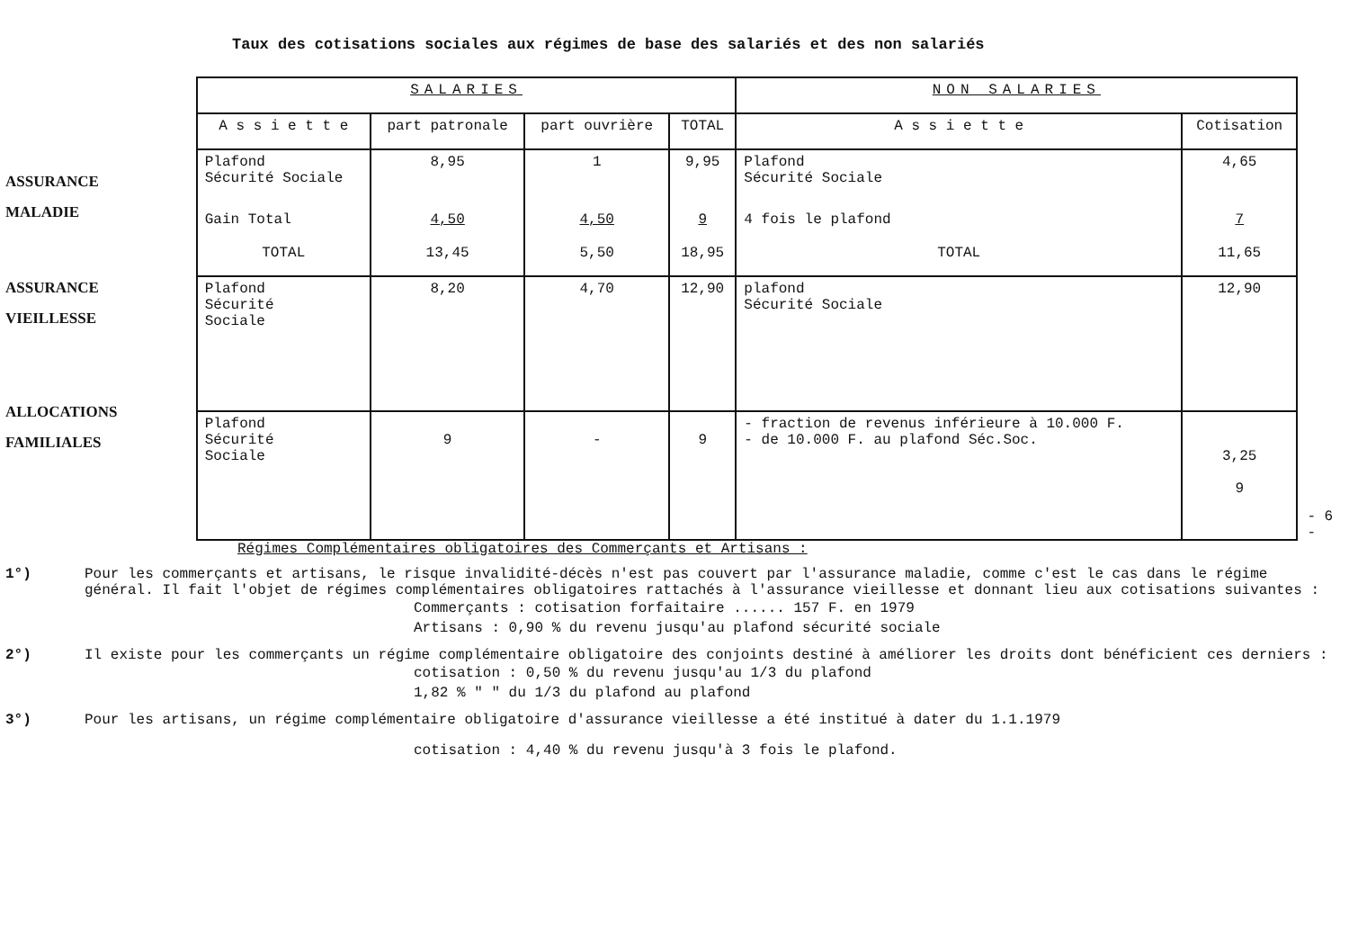Taux des cotisations sociales aux régimes de base des salariés et des non salariés
ASSURANCE
MALADIE
ASSURANCE
VIEILLESSE
ALLOCATIONS
FAMILIALES
| SALARIES | | | | NON SALARIES | |
| --- | --- | --- | --- | --- | --- |
| A s s i e t t e | part patronale | part ouvrière | TOTAL | A s s i e t t e | Cotisation |
| Plafond Sécurité Sociale | 8,95 | 1 | 9,95 | Plafond Sécurité Sociale | 4,65 |
| Gain Total | 4,50 | 4,50 | 9 | 4 fois le plafond | 7 |
| TOTAL | 13,45 | 5,50 | 18,95 | TOTAL | 11,65 |
| Plafond Sécurité Sociale | 8,20 | 4,70 | 12,90 | plafond Sécurité Sociale | 12,90 |
| Plafond Sécurité Sociale | 9 | - | 9 | - fraction de revenus inférieure à 10.000 F. - de 10.000 F. au plafond Séc.Soc. | 3,25 9 |
- 6 -
Régimes Complémentaires obligatoires des Commerçants et Artisans :
1°) Pour les commerçants et artisans, le risque invalidité-décès n'est pas couvert par l'assurance maladie, comme c'est le cas dans le régime général. Il fait l'objet de régimes complémentaires obligatoires rattachés à l'assurance vieillesse et donnant lieu aux cotisations suivantes :
Commerçants : cotisation forfaitaire ...... 157 F. en 1979
Artisans : 0,90 % du revenu jusqu'au plafond sécurité sociale
2°) Il existe pour les commerçants un régime complémentaire obligatoire des conjoints destiné à améliorer les droits dont bénéficient ces derniers :
cotisation : 0,50 % du revenu jusqu'au 1/3 du plafond
1,82 % " " du 1/3 du plafond au plafond
3°) Pour les artisans, un régime complémentaire obligatoire d'assurance vieillesse a été institué à dater du 1.1.1979
cotisation : 4,40 % du revenu jusqu'à 3 fois le plafond.